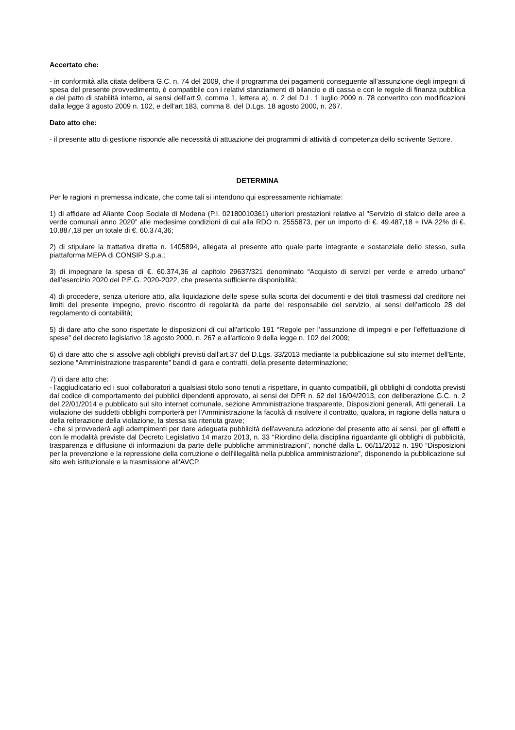Accertato che:
- in conformità alla citata delibera G.C. n. 74 del 2009, che il programma dei pagamenti conseguente all’assunzione degli impegni di spesa del presente provvedimento, è compatibile con i relativi stanziamenti di bilancio e di cassa e con le regole di finanza pubblica e del patto di stabilità interno, ai sensi dell’art.9, comma 1, lettera a), n. 2 del D.L. 1 luglio 2009 n. 78 convertito con modificazioni dalla legge 3 agosto 2009 n. 102, e dell'art.183, comma 8, del D.Lgs. 18 agosto 2000, n. 267.
Dato atto che:
- il presente atto di gestione risponde alle necessità di attuazione dei programmi di attività di competenza dello scrivente Settore.
DETERMINA
Per le ragioni in premessa indicate, che come tali si intendono qui espressamente richiamate:
1) di affidare ad Aliante Coop Sociale di Modena (P.I. 02180010361) ulteriori prestazioni relative al "Servizio di sfalcio delle aree a verde comunali anno 2020” alle medesime condizioni di cui alla RDO n. 2555873, per un importo di €. 49.487,18 + IVA 22% di €. 10.887,18 per un totale di €. 60.374,36;
2) di stipulare la trattativa diretta n. 1405894, allegata al presente atto quale parte integrante e sostanziale dello stesso, sulla piattaforma MEPA di CONSIP S.p.a.;
3) di impegnare la spesa di €. 60.374,36 al capitolo 29637/321 denominato “Acquisto di servizi per verde e arredo urbano” dell’esercizio 2020 del P.E.G. 2020-2022, che presenta sufficiente disponibilità;
4) di procedere, senza ulteriore atto, alla liquidazione delle spese sulla scorta dei documenti e dei titoli trasmessi dal creditore nei limiti del presente impegno, previo riscontro di regolarità da parte del responsabile del servizio, ai sensi dell’articolo 28 del regolamento di contabilità;
5) di dare atto che sono rispettate le disposizioni di cui all'articolo 191 “Regole per l’assunzione di impegni e per l’effettuazione di spese” del decreto legislativo 18 agosto 2000, n. 267 e all'articolo 9 della legge n. 102 del 2009;
6) di dare atto che si assolve agli obblighi previsti dall'art.37 del D.Lgs. 33/2013 mediante la pubblicazione sul sito internet dell'Ente, sezione “Amministrazione trasparente” bandi di gara e contratti, della presente determinazione;
7) di dare atto che:
- l'aggiudicatario ed i suoi collaboratori a qualsiasi titolo sono tenuti a rispettare, in quanto compatibili, gli obblighi di condotta previsti dal codice di comportamento dei pubblici dipendenti approvato, ai sensi del DPR n. 62 del 16/04/2013, con deliberazione G.C. n. 2 del 22/01/2014 e pubblicato sul sito internet comunale, sezione Amministrazione trasparente, Disposizioni generali, Atti generali. La violazione dei suddetti obblighi comporterà per l'Amministrazione la facoltà di risolvere il contratto, qualora, in ragione della natura o della reiterazione della violazione, la stessa sia ritenuta grave;
- che si provvederà agli adempimenti per dare adeguata pubblicità dell'avvenuta adozione del presente atto ai sensi, per gli effetti e con le modalità previste dal Decreto Legislativo 14 marzo 2013, n. 33 “Riordino della disciplina riguardante gli obblighi di pubblicità, trasparenza e diffusione di informazioni da parte delle pubbliche amministrazioni”, nonché dalla L. 06/11/2012 n. 190 “Disposizioni per la prevenzione e la repressione della corruzione e dell'illegalità nella pubblica amministrazione”, disponendo la pubblicazione sul sito web istituzionale e la trasmissione all'AVCP.